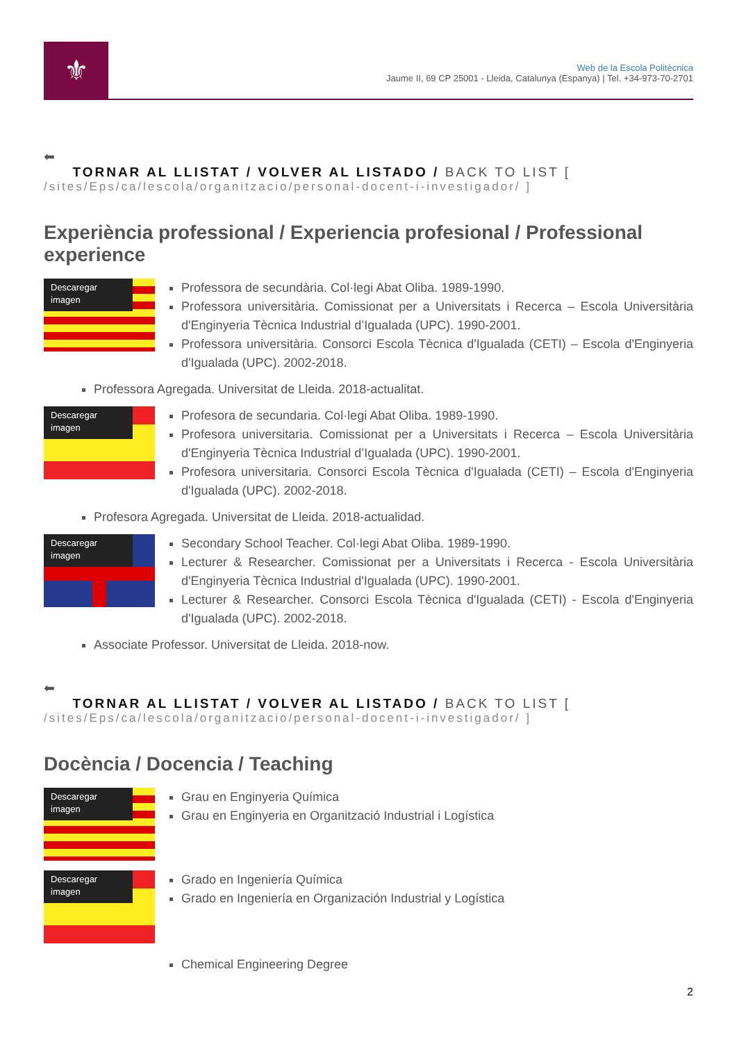⚜
Web de la Escola Politècnica
Jaume II, 69 CP 25001 - Lleida, Catalunya (Espanya) | Tel. +34-973-70-2701
⬅
TORNAR AL LLISTAT / VOLVER AL LISTADO / BACK TO LIST [
/sites/Eps/ca/lescola/organitzacio/personal-docent-i-investigador/ ]
Experiència professional / Experiencia profesional / Professional experience
Descaregar imagen
Professora de secundària. Col·legi Abat Oliba. 1989-1990.
Professora universitària. Comissionat per a Universitats i Recerca – Escola Universitària d'Enginyeria Tècnica Industrial d’Igualada (UPC). 1990-2001.
Professora universitària. Consorci Escola Tècnica d'Igualada (CETI) – Escola d'Enginyeria d'Igualada (UPC). 2002-2018.
Professora Agregada. Universitat de Lleida. 2018-actualitat.
Descaregar imagen
Profesora de secundaria. Col·legi Abat Oliba. 1989-1990.
Profesora universitaria. Comissionat per a Universitats i Recerca – Escola Universitària d'Enginyeria Tècnica Industrial d’Igualada (UPC). 1990-2001.
Profesora universitaria. Consorci Escola Tècnica d'Igualada (CETI) – Escola d'Enginyeria d'Igualada (UPC). 2002-2018.
Profesora Agregada. Universitat de Lleida. 2018-actualidad.
Descaregar imagen
Secondary School Teacher. Col·legi Abat Oliba. 1989-1990.
Lecturer & Researcher. Comissionat per a Universitats i Recerca - Escola Universitària d'Enginyeria Tècnica Industrial d'Igualada (UPC). 1990-2001.
Lecturer & Researcher. Consorci Escola Tècnica d'Igualada (CETI) - Escola d'Enginyeria d'Igualada (UPC). 2002-2018.
Associate Professor. Universitat de Lleida. 2018-now.
⬅
TORNAR AL LLISTAT / VOLVER AL LISTADO / BACK TO LIST [
/sites/Eps/ca/lescola/organitzacio/personal-docent-i-investigador/ ]
Docència / Docencia / Teaching
Descaregar imagen
Grau en Enginyeria Química
Grau en Enginyeria en Organització Industrial i Logística
Descaregar imagen
Grado en Ingeniería Química
Grado en Ingeniería en Organización Industrial y Logística
Chemical Engineering Degree
2